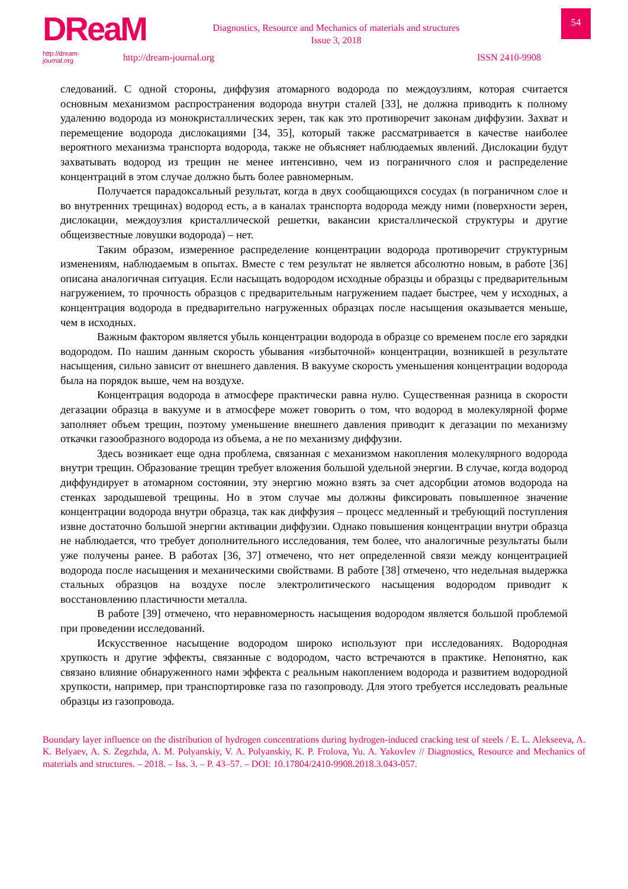DReaM
http://dream-journal.org
Diagnostics, Resource and Mechanics of materials and structures
Issue 3, 2018
http://dream-journal.org ISSN 2410-9908
54
следований. С одной стороны, диффузия атомарного водорода по междоузлиям, которая считается основным механизмом распространения водорода внутри сталей [33], не должна приводить к полному удалению водорода из монокристаллических зерен, так как это противоречит законам диффузии. Захват и перемещение водорода дислокациями [34, 35], который также рассматривается в качестве наиболее вероятного механизма транспорта водорода, также не объясняет наблюдаемых явлений. Дислокации будут захватывать водород из трещин не менее интенсивно, чем из пограничного слоя и распределение концентраций в этом случае должно быть более равномерным.
Получается парадоксальный результат, когда в двух сообщающихся сосудах (в пограничном слое и во внутренних трещинах) водород есть, а в каналах транспорта водорода между ними (поверхности зерен, дислокации, междоузлия кристаллической решетки, вакансии кристаллической структуры и другие общеизвестные ловушки водорода) – нет.
Таким образом, измеренное распределение концентрации водорода противоречит структурным изменениям, наблюдаемым в опытах. Вместе с тем результат не является абсолютно новым, в работе [36] описана аналогичная ситуация. Если насыщать водородом исходные образцы и образцы с предварительным нагружением, то прочность образцов с предварительным нагружением падает быстрее, чем у исходных, а концентрация водорода в предварительно нагруженных образцах после насыщения оказывается меньше, чем в исходных.
Важным фактором является убыль концентрации водорода в образце со временем после его зарядки водородом. По нашим данным скорость убывания «избыточной» концентрации, возникшей в результате насыщения, сильно зависит от внешнего давления. В вакууме скорость уменьшения концентрации водорода была на порядок выше, чем на воздухе.
Концентрация водорода в атмосфере практически равна нулю. Существенная разница в скорости дегазации образца в вакууме и в атмосфере может говорить о том, что водород в молекулярной форме заполняет объем трещин, поэтому уменьшение внешнего давления приводит к дегазации по механизму откачки газообразного водорода из объема, а не по механизму диффузии.
Здесь возникает еще одна проблема, связанная с механизмом накопления молекулярного водорода внутри трещин. Образование трещин требует вложения большой удельной энергии. В случае, когда водород диффундирует в атомарном состоянии, эту энергию можно взять за счет адсорбции атомов водорода на стенках зародышевой трещины. Но в этом случае мы должны фиксировать повышенное значение концентрации водорода внутри образца, так как диффузия – процесс медленный и требующий поступления извне достаточно большой энергии активации диффузии. Однако повышения концентрации внутри образца не наблюдается, что требует дополнительного исследования, тем более, что аналогичные результаты были уже получены ранее. В работах [36, 37] отмечено, что нет определенной связи между концентрацией водорода после насыщения и механическими свойствами. В работе [38] отмечено, что недельная выдержка стальных образцов на воздухе после электролитического насыщения водородом приводит к восстановлению пластичности металла.
В работе [39] отмечено, что неравномерность насыщения водородом является большой проблемой при проведении исследований.
Искусственное насыщение водородом широко используют при исследованиях. Водородная хрупкость и другие эффекты, связанные с водородом, часто встречаются в практике. Непонятно, как связано влияние обнаруженного нами эффекта с реальным накоплением водорода и развитием водородной хрупкости, например, при транспортировке газа по газопроводу. Для этого требуется исследовать реальные образцы из газопровода.
Boundary layer influence on the distribution of hydrogen concentrations during hydrogen-induced cracking test of steels / E. L. Alekseeva, A. K. Belyaev, A. S. Zegzhda, A. M. Polyanskiy, V. A. Polyanskiy, K. P. Frolova, Yu. A. Yakovlev // Diagnostics, Resource and Mechanics of materials and structures. – 2018. – Iss. 3. – P. 43–57. – DOI: 10.17804/2410-9908.2018.3.043-057.